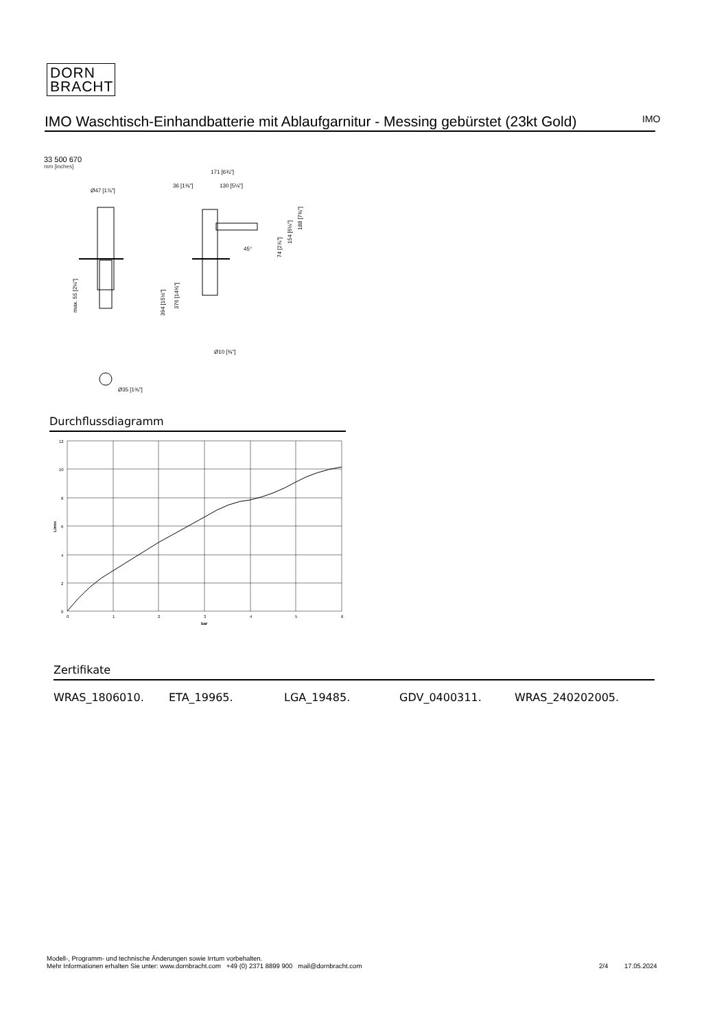DORN
BRACHT
IMO Waschtisch-Einhandbatterie mit Ablaufgarnitur - Messing gebürstet (23kt Gold)
IMO
33 500 670
mm [inches]
Ø47 [1⅞"]
max. 55 [2⅛"]
Ø35 [1⅜"]
171 [6¾"]
36 [1⅜"]
130 [5⅛"]
45°
74 [2⅞"]
154 [6⅛"]
188 [7⅜"]
394 [15½"]
376 [14¾"]
Ø10 [⅜"]
Durchflussdiagramm
12
10
8
6
4
2
0
0
1
2
3
4
5
6
bar
L/min
Zertifikate
WRAS_1806010. ETA_19965. LGA_19485. GDV_0400311. WRAS_240202005.
Modell-, Programm- und technische Änderungen sowie Irrtum vorbehalten.
Mehr Informationen erhalten Sie unter: www.dornbracht.com +49 (0) 2371 8899 900 mail@dornbracht.com
2/4 17.05.2024